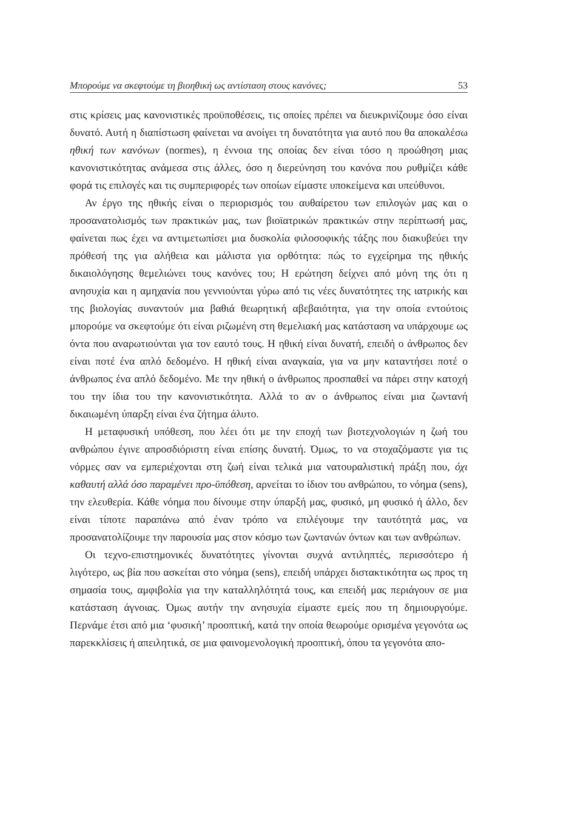Μπορούμε να σκεφτούμε τη βιοηθική ως αντίσταση στους κανόνες; 53
στις κρίσεις μας κανονιστικές προϋποθέσεις, τις οποίες πρέπει να διευκρινίζουμε όσο είναι δυνατό. Αυτή η διαπίστωση φαίνεται να ανοίγει τη δυνατότητα για αυτό που θα αποκαλέσω ηθική των κανόνων (normes), η έννοια της οποίας δεν είναι τόσο η προώθηση μιας κανονιστικότητας ανάμεσα στις άλλες, όσο η διερεύνηση του κανόνα που ρυθμίζει κάθε φορά τις επιλογές και τις συμπεριφορές των οποίων είμαστε υποκείμενα και υπεύθυνοι.
Αν έργο της ηθικής είναι ο περιορισμός του αυθαίρετου των επιλογών μας και ο προσανατολισμός των πρακτικών μας, των βιοϊατρικών πρακτικών στην περίπτωσή μας, φαίνεται πως έχει να αντιμετωπίσει μια δυσκολία φιλοσοφικής τάξης που διακυβεύει την πρόθεσή της για αλήθεια και μάλιστα για ορθότητα: πώς το εγχείρημα της ηθικής δικαιολόγησης θεμελιώνει τους κανόνες του; Η ερώτηση δείχνει από μόνη της ότι η ανησυχία και η αμηχανία που γεννιούνται γύρω από τις νέες δυνατότητες της ιατρικής και της βιολογίας συναντούν μια βαθιά θεωρητική αβεβαιότητα, για την οποία εντούτοις μπορούμε να σκεφτούμε ότι είναι ριζωμένη στη θεμελιακή μας κατάσταση να υπάρχουμε ως όντα που αναρωτιούνται για τον εαυτό τους. Η ηθική είναι δυνατή, επειδή ο άνθρωπος δεν είναι ποτέ ένα απλό δεδομένο. Η ηθική είναι αναγκαία, για να μην καταντήσει ποτέ ο άνθρωπος ένα απλό δεδομένο. Με την ηθική ο άνθρωπος προσπαθεί να πάρει στην κατοχή του την ίδια του την κανονιστικότητα. Αλλά το αν ο άνθρωπος είναι μια ζωντανή δικαιωμένη ύπαρξη είναι ένα ζήτημα άλυτο.
Η μεταφυσική υπόθεση, που λέει ότι με την εποχή των βιοτεχνολογιών η ζωή του ανθρώπου έγινε απροσδιόριστη είναι επίσης δυνατή. Όμως, το να στοχαζόμαστε για τις νόρμες σαν να εμπεριέχονται στη ζωή είναι τελικά μια νατουραλιστική πράξη που, όχι καθαυτή αλλά όσο παραμένει προ-ϋπόθεση, αρνείται το ίδιον του ανθρώπου, το νόημα (sens), την ελευθερία. Κάθε νόημα που δίνουμε στην ύπαρξή μας, φυσικό, μη φυσικό ή άλλο, δεν είναι τίποτε παραπάνω από έναν τρόπο να επιλέγουμε την ταυτότητά μας, να προσανατολίζουμε την παρουσία μας στον κόσμο των ζωντανών όντων και των ανθρώπων.
Οι τεχνο-επιστημονικές δυνατότητες γίνονται συχνά αντιληπτές, περισσότερο ή λιγότερο, ως βία που ασκείται στο νόημα (sens), επειδή υπάρχει διστακτικότητα ως προς τη σημασία τους, αμφιβολία για την καταλληλότητά τους, και επειδή μας περιάγουν σε μια κατάσταση άγνοιας. Όμως αυτήν την ανησυχία είμαστε εμείς που τη δημιουργούμε. Περνάμε έτσι από μια ‘φυσική’ προοπτική, κατά την οποία θεωρούμε ορισμένα γεγονότα ως παρεκκλίσεις ή απειλητικά, σε μια φαινομενολογική προοπτική, όπου τα γεγονότα απο-